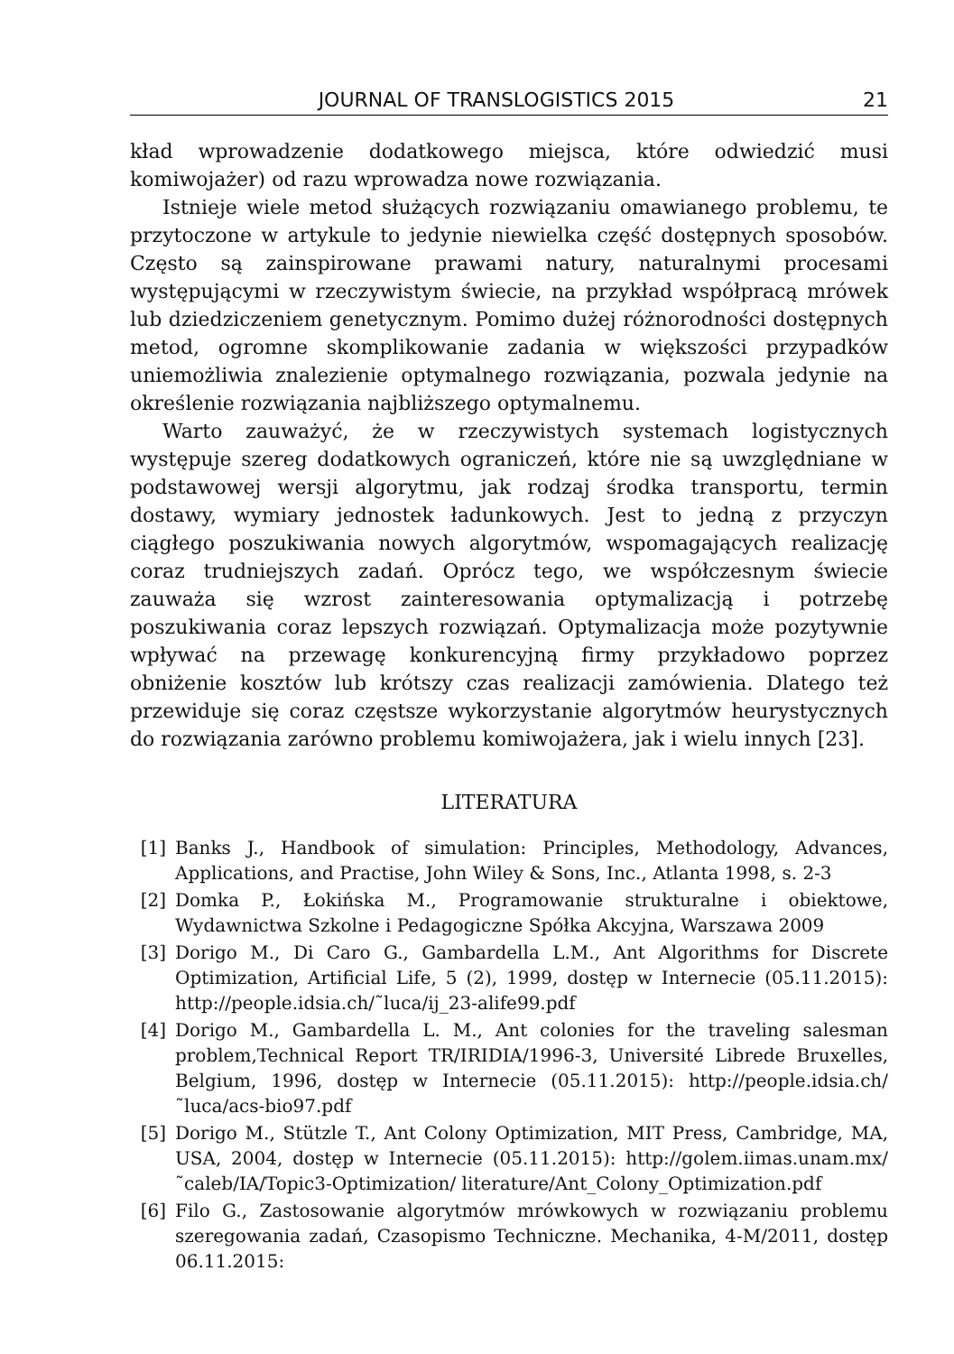JOURNAL OF TRANSLOGISTICS 2015 21
kład wprowadzenie dodatkowego miejsca, które odwiedzić musi komiwojażer) od razu wprowadza nowe rozwiązania.
Istnieje wiele metod służących rozwiązaniu omawianego problemu, te przytoczone w artykule to jedynie niewielka część dostępnych sposobów. Często są zainspirowane prawami natury, naturalnymi procesami występującymi w rzeczywistym świecie, na przykład współpracą mrówek lub dziedziczeniem genetycznym. Pomimo dużej różnorodności dostępnych metod, ogromne skomplikowanie zadania w większości przypadków uniemożliwia znalezienie optymalnego rozwiązania, pozwala jedynie na określenie rozwiązania najbliższego optymalnemu.
Warto zauważyć, że w rzeczywistych systemach logistycznych występuje szereg dodatkowych ograniczeń, które nie są uwzględniane w podstawowej wersji algorytmu, jak rodzaj środka transportu, termin dostawy, wymiary jednostek ładunkowych. Jest to jedną z przyczyn ciągłego poszukiwania nowych algorytmów, wspomagających realizację coraz trudniejszych zadań. Oprócz tego, we współczesnym świecie zauważa się wzrost zainteresowania optymalizacją i potrzebę poszukiwania coraz lepszych rozwiązań. Optymalizacja może pozytywnie wpływać na przewagę konkurencyjną firmy przykładowo poprzez obniżenie kosztów lub krótszy czas realizacji zamówienia. Dlatego też przewiduje się coraz częstsze wykorzystanie algorytmów heurystycznych do rozwiązania zarówno problemu komiwojażera, jak i wielu innych [23].
LITERATURA
[1] Banks J., Handbook of simulation: Principles, Methodology, Advances, Applications, and Practise, John Wiley & Sons, Inc., Atlanta 1998, s. 2-3
[2] Domka P., Łokińska M., Programowanie strukturalne i obiektowe, Wydawnictwa Szkolne i Pedagogiczne Spółka Akcyjna, Warszawa 2009
[3] Dorigo M., Di Caro G., Gambardella L.M., Ant Algorithms for Discrete Optimization, Artificial Life, 5 (2), 1999, dostęp w Internecie (05.11.2015): http://people.idsia.ch/˜luca/ij_23-alife99.pdf
[4] Dorigo M., Gambardella L. M., Ant colonies for the traveling salesman problem,Technical Report TR/IRIDIA/1996-3, Université Librede Bruxelles, Belgium, 1996, dostęp w Internecie (05.11.2015): http://people.idsia.ch/˜luca/acs-bio97.pdf
[5] Dorigo M., Stützle T., Ant Colony Optimization, MIT Press, Cambridge, MA, USA, 2004, dostęp w Internecie (05.11.2015): http://golem.iimas.unam.mx/˜caleb/IA/Topic3-Optimization/ literature/Ant_Colony_Optimization.pdf
[6] Filo G., Zastosowanie algorytmów mrówkowych w rozwiązaniu problemu szeregowania zadań, Czasopismo Techniczne. Mechanika, 4-M/2011, dostęp 06.11.2015: